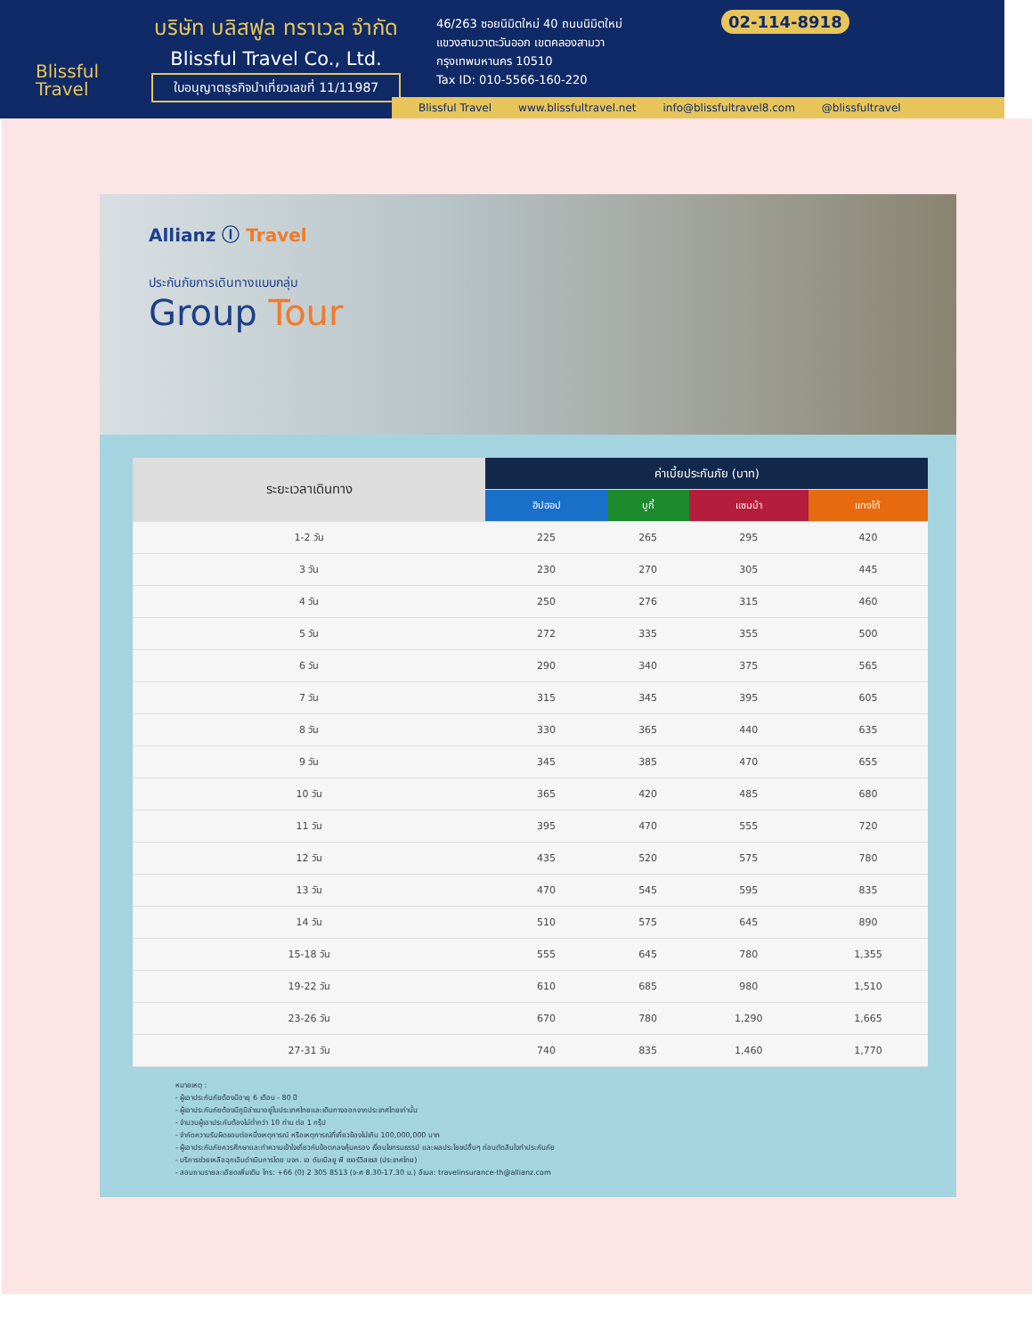Blissful
Travel
บริษัท บลิสฟูล ทราเวล จำกัด
Blissful Travel Co., Ltd.
ใบอนุญาตธุรกิจนำเที่ยวเลขที่ 11/11987
46/263 ซอยนิมิตใหม่ 40 ถนนนิมิตใหม่
แขวงสามวาตะวันออก เขตคลองสามวา
กรุงเทพมหานคร 10510
Tax ID: 010-5566-160-220
02-114-8918
Blissful Travel www.blissfultravel.net info@blissfultravel8.com @blissfultravel
Allianz Ⓘ Travel
ประกันภัยการเดินทางแบบกลุ่ม
Group Tour
| ระยะเวลาเดินทาง | ค่าเบี้ยประกันภัย (บาท) | | | |
| --- | --- | --- | --- | --- |
| | ฮิปฮอป | บูกี้ | แซมบ้า | แทงโก้ |
| 1-2 วัน | 225 | 265 | 295 | 420 |
| 3 วัน | 230 | 270 | 305 | 445 |
| 4 วัน | 250 | 276 | 315 | 460 |
| 5 วัน | 272 | 335 | 355 | 500 |
| 6 วัน | 290 | 340 | 375 | 565 |
| 7 วัน | 315 | 345 | 395 | 605 |
| 8 วัน | 330 | 365 | 440 | 635 |
| 9 วัน | 345 | 385 | 470 | 655 |
| 10 วัน | 365 | 420 | 485 | 680 |
| 11 วัน | 395 | 470 | 555 | 720 |
| 12 วัน | 435 | 520 | 575 | 780 |
| 13 วัน | 470 | 545 | 595 | 835 |
| 14 วัน | 510 | 575 | 645 | 890 |
| 15-18 วัน | 555 | 645 | 780 | 1,355 |
| 19-22 วัน | 610 | 685 | 980 | 1,510 |
| 23-26 วัน | 670 | 780 | 1,290 | 1,665 |
| 27-31 วัน | 740 | 835 | 1,460 | 1,770 |
หมายเหตุ :
- ผู้เอาประกันภัยต้องมีอายุ 6 เดือน - 80 ปี
- ผู้เอาประกันภัยต้องมีภูมิลำเนาอยู่ในประเทศไทยและเดินทางออกจากประเทศไทยเท่านั้น
- จำนวนผู้เอาประกันต้องไม่ต่ำกว่า 10 ท่าน ต่อ 1 กรุ๊ป
- จำกัดความรับผิดชอบต่อหนึ่งเหตุการณ์ หรือเหตุการณ์ที่เกี่ยวข้องไม่เกิน 100,000,000 บาท
- ผู้เอาประกันภัยควรศึกษาและทำความเข้าใจเกี่ยวกับข้อตกลงคุ้มครอง เงื่อนไขทรมธรรม์ และผลประโยชน์อื่นๆ ก่อนตัดสินใจทำประกันภัย
- บริการช่วยเหลือฉุกเฉินดำเนินการโดย บจก. เอ ดับเบิลยู พี เซอร์วิสเซส (ประเทศไทย)
- สอบถามรายละเอียดเพิ่มเติม โทร: +66 (0) 2 305 8513 (จ-ศ 8.30-17.30 น.) อีเมล: travelinsurance-th@allianz.com